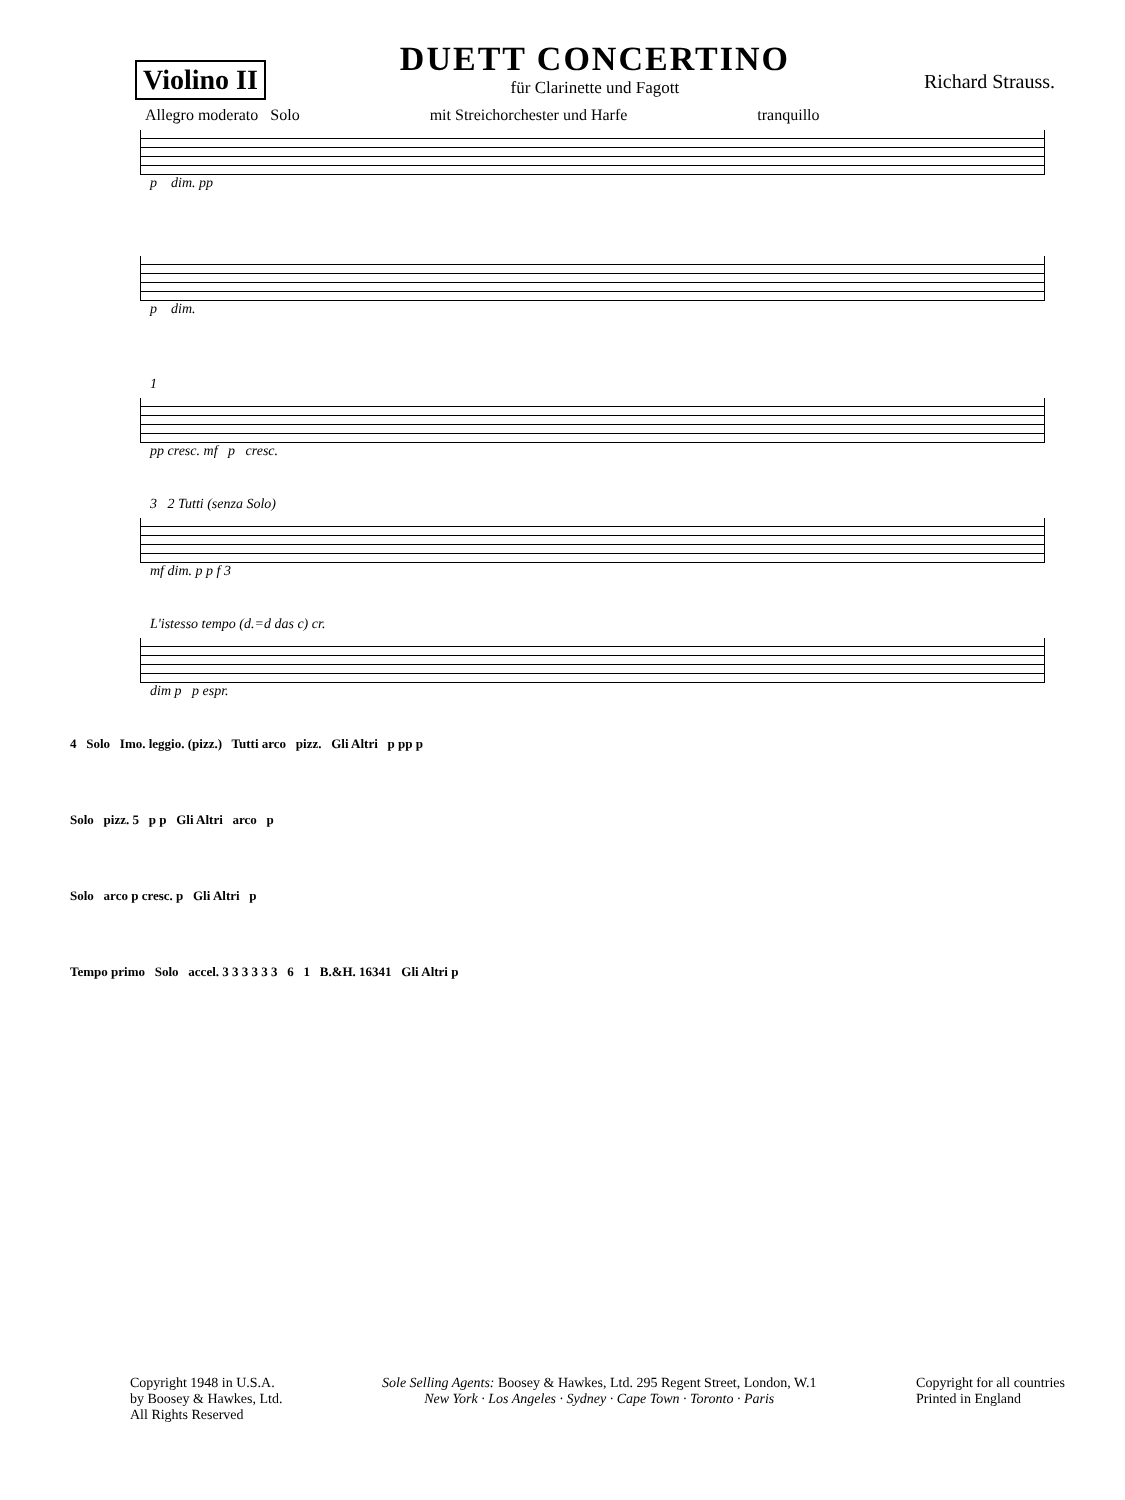Violino II
DUETT CONCERTINO
für Clarinette und Fagott
Richard Strauss.
Allegro moderato Solo mit Streichorchester und Harfe tranquillo
p dim. pp
p dim.
1
pp cresc. mf p cresc.
3 2 Tutti (senza Solo)
mf dim. p p f 3
L'istesso tempo (d.=d das c) cr.
dim p p espr.
4 Solo Imo. leggio. (pizz.) Tutti arco pizz. Gli Altri p pp p
Solo pizz. 5 p p Gli Altri arco p
Solo arco p cresc. p Gli Altri p
Tempo primo Solo accel. 3 3 3 3 3 3 6 1 B.&H. 16341 Gli Altri p
Copyright 1948 in U.S.A.
by Boosey & Hawkes, Ltd.
All Rights Reserved
Sole Selling Agents: Boosey & Hawkes, Ltd. 295 Regent Street, London, W.1
New York · Los Angeles · Sydney · Cape Town · Toronto · Paris
Copyright for all countries
Printed in England